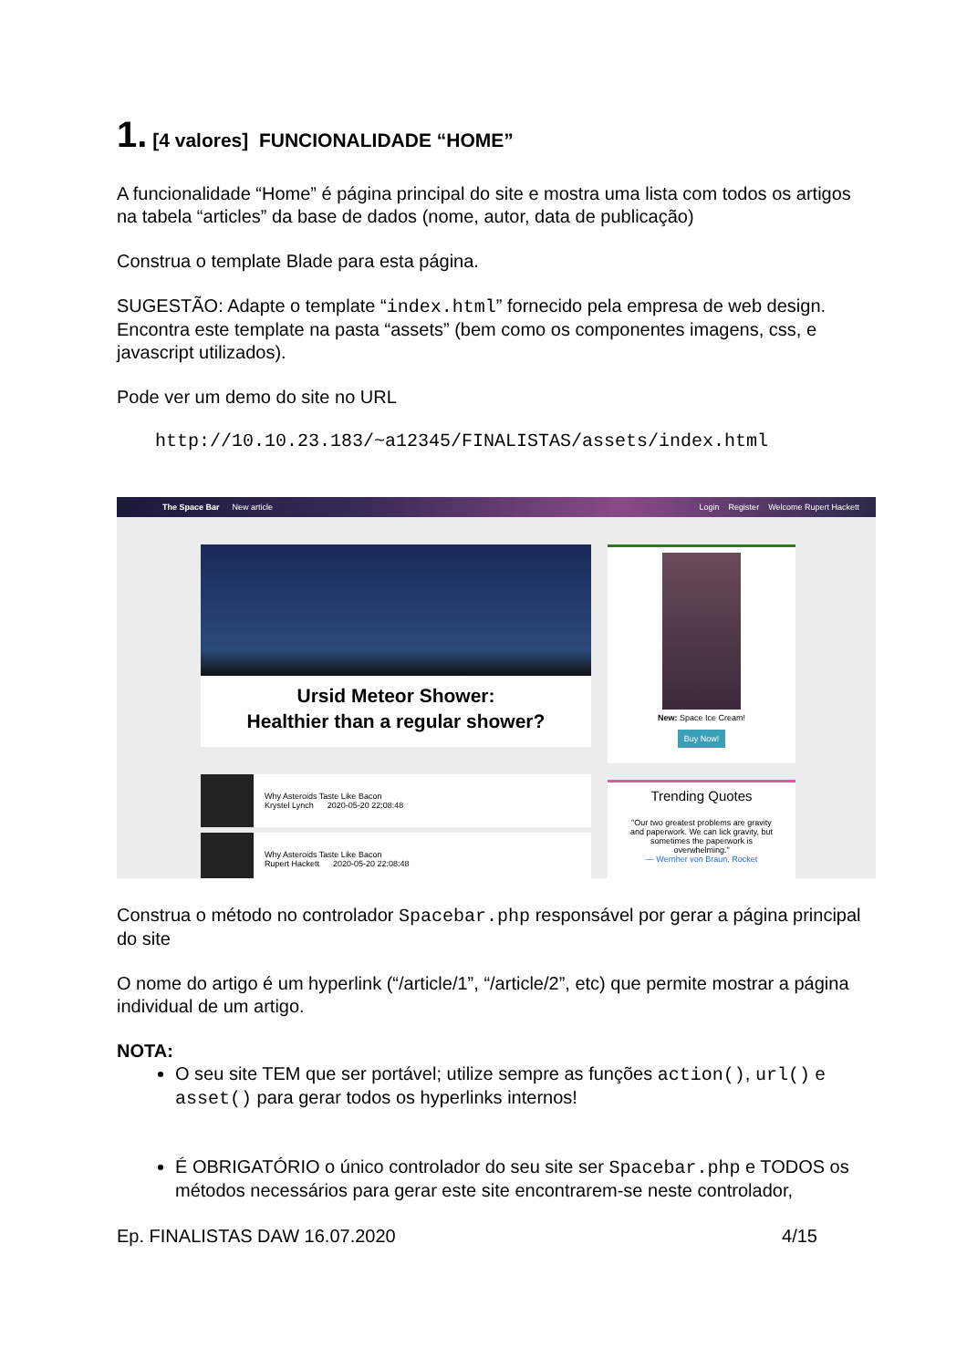1. [4 valores] FUNCIONALIDADE “HOME”
A funcionalidade “Home” é página principal do site e mostra uma lista com todos os artigos na tabela “articles” da base de dados (nome, autor, data de publicação)
Construa o template Blade para esta página.
SUGESTÃO: Adapte o template “index.html” fornecido pela empresa de web design.
Encontra este template na pasta “assets” (bem como os componentes imagens, css, e javascript utilizados).
Pode ver um demo do site no URL
http://10.10.23.183/~a12345/FINALISTAS/assets/index.html
The Space Bar New article
Login Register Welcome Rupert Hackett
Ursid Meteor Shower:
Healthier than a regular shower?
Why Asteroids Taste Like Bacon
Krystel Lynch 2020-05-20 22:08:48
Why Asteroids Taste Like Bacon
Rupert Hackett 2020-05-20 22:08:48
New: Space Ice Cream!
Buy Now!
Trending Quotes
"Our two greatest problems are gravity and paperwork. We can lick gravity, but sometimes the paperwork is overwhelming."
— Wernher von Braun, Rocket
Construa o método no controlador Spacebar.php responsável por gerar a página principal do site
O nome do artigo é um hyperlink (“/article/1”, “/article/2”, etc) que permite mostrar a página individual de um artigo.
NOTA:
O seu site TEM que ser portável; utilize sempre as funções action(), url() e asset() para gerar todos os hyperlinks internos!
É OBRIGATÓRIO o único controlador do seu site ser Spacebar.php e TODOS os métodos necessários para gerar este site encontrarem-se neste controlador,
Ep. FINALISTAS DAW 16.07.2020 4/15